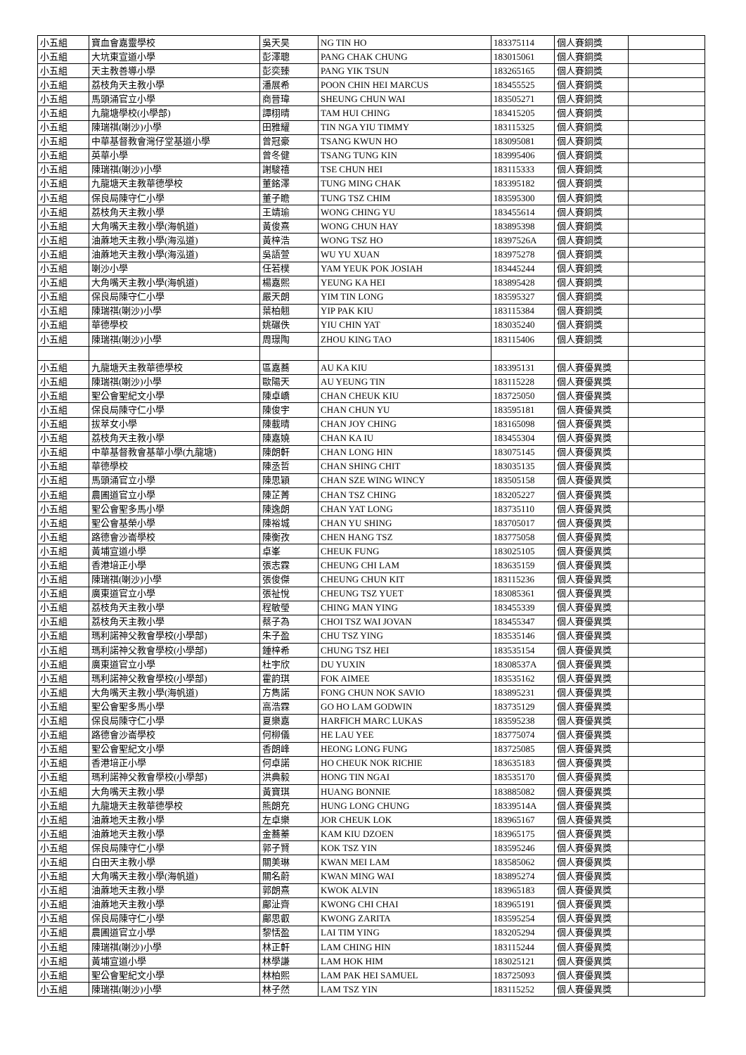| 小五組 | 寶血會嘉靈學校 | 吳天昊 | NG TIN HO | 183375114 | 個人賽銅獎 | |
| 小五組 | 大坑東宣道小學 | 彭澤聰 | PANG CHAK CHUNG | 183015061 | 個人賽銅獎 | |
| 小五組 | 天主教善導小學 | 彭奕臻 | PANG YIK TSUN | 183265165 | 個人賽銅獎 | |
| 小五組 | 荔枝角天主教小學 | 潘展希 | POON CHIN HEI MARCUS | 183455525 | 個人賽銅獎 | |
| 小五組 | 馬頭涌官立小學 | 商晉瑋 | SHEUNG CHUN WAI | 183505271 | 個人賽銅獎 | |
| 小五組 | 九龍塘學校(小學部) | 譚栩晴 | TAM HUI CHING | 183415205 | 個人賽銅獎 | |
| 小五組 | 陳瑞祺(喇沙)小學 | 田雅耀 | TIN NGA YIU TIMMY | 183115325 | 個人賽銅獎 | |
| 小五組 | 中華基督教會灣仔堂基道小學 | 曾冠豪 | TSANG KWUN HO | 183095081 | 個人賽銅獎 | |
| 小五組 | 英華小學 | 曾冬健 | TSANG TUNG KIN | 183995406 | 個人賽銅獎 | |
| 小五組 | 陳瑞祺(喇沙)小學 | 謝駿禧 | TSE CHUN HEI | 183115333 | 個人賽銅獎 | |
| 小五組 | 九龍塘天主教華德學校 | 董銘澤 | TUNG MING CHAK | 183395182 | 個人賽銅獎 | |
| 小五組 | 保良局陳守仁小學 | 董子瞻 | TUNG TSZ CHIM | 183595300 | 個人賽銅獎 | |
| 小五組 | 荔枝角天主教小學 | 王靖瑜 | WONG CHING YU | 183455614 | 個人賽銅獎 | |
| 小五組 | 大角嘴天主教小學(海帆道) | 黃俊熹 | WONG CHUN HAY | 183895398 | 個人賽銅獎 | |
| 小五組 | 油蔴地天主教小學(海泓道) | 黃梓浩 | WONG TSZ HO | 18397526A | 個人賽銅獎 | |
| 小五組 | 油蔴地天主教小學(海泓道) | 吳語萱 | WU YU XUAN | 183975278 | 個人賽銅獎 | |
| 小五組 | 喇沙小學 | 任若樸 | YAM YEUK POK JOSIAH | 183445244 | 個人賽銅獎 | |
| 小五組 | 大角嘴天主教小學(海帆道) | 楊嘉熙 | YEUNG KA HEI | 183895428 | 個人賽銅獎 | |
| 小五組 | 保良局陳守仁小學 | 嚴天朗 | YIM TIN LONG | 183595327 | 個人賽銅獎 | |
| 小五組 | 陳瑞祺(喇沙)小學 | 葉柏翹 | YIP PAK KIU | 183115384 | 個人賽銅獎 | |
| 小五組 | 華德學校 | 姚碾佚 | YIU CHIN YAT | 183035240 | 個人賽銅獎 | |
| 小五組 | 陳瑞祺(喇沙)小學 | 周璟陶 | ZHOU KING TAO | 183115406 | 個人賽銅獎 | |
| 小五組 | 九龍塘天主教華德學校 | 區嘉蕎 | AU KA KIU | 183395131 | 個人賽優異獎 | |
| 小五組 | 陳瑞祺(喇沙)小學 | 歐陽天 | AU YEUNG TIN | 183115228 | 個人賽優異獎 | |
| 小五組 | 聖公會聖紀文小學 | 陳卓嶠 | CHAN CHEUK KIU | 183725050 | 個人賽優異獎 | |
| 小五組 | 保良局陳守仁小學 | 陳俊宇 | CHAN CHUN YU | 183595181 | 個人賽優異獎 | |
| 小五組 | 拔萃女小學 | 陳載晴 | CHAN JOY CHING | 183165098 | 個人賽優異獎 | |
| 小五組 | 荔枝角天主教小學 | 陳嘉嬈 | CHAN KA IU | 183455304 | 個人賽優異獎 | |
| 小五組 | 中華基督教會基華小學(九龍塘) | 陳朗軒 | CHAN LONG HIN | 183075145 | 個人賽優異獎 | |
| 小五組 | 華德學校 | 陳丞哲 | CHAN SHING CHIT | 183035135 | 個人賽優異獎 | |
| 小五組 | 馬頭涌官立小學 | 陳思穎 | CHAN SZE WING WINCY | 183505158 | 個人賽優異獎 | |
| 小五組 | 農圃道官立小學 | 陳芷菁 | CHAN TSZ CHING | 183205227 | 個人賽優異獎 | |
| 小五組 | 聖公會聖多馬小學 | 陳逸朗 | CHAN YAT LONG | 183735110 | 個人賽優異獎 | |
| 小五組 | 聖公會基榮小學 | 陳裕城 | CHAN YU SHING | 183705017 | 個人賽優異獎 | |
| 小五組 | 路德會沙崙學校 | 陳衡孜 | CHEN HANG TSZ | 183775058 | 個人賽優異獎 | |
| 小五組 | 黃埔宣道小學 | 卓峯 | CHEUK FUNG | 183025105 | 個人賽優異獎 | |
| 小五組 | 香港培正小學 | 張志霖 | CHEUNG CHI LAM | 183635159 | 個人賽優異獎 | |
| 小五組 | 陳瑞祺(喇沙)小學 | 張俊傑 | CHEUNG CHUN KIT | 183115236 | 個人賽優異獎 | |
| 小五組 | 廣東道官立小學 | 張祉悅 | CHEUNG TSZ YUET | 183085361 | 個人賽優異獎 | |
| 小五組 | 荔枝角天主教小學 | 程敏瑩 | CHING MAN YING | 183455339 | 個人賽優異獎 | |
| 小五組 | 荔枝角天主教小學 | 蔡子為 | CHOI TSZ WAI JOVAN | 183455347 | 個人賽優異獎 | |
| 小五組 | 瑪利諾神父教會學校(小學部) | 朱子盈 | CHU TSZ YING | 183535146 | 個人賽優異獎 | |
| 小五組 | 瑪利諾神父教會學校(小學部) | 鍾梓希 | CHUNG TSZ HEI | 183535154 | 個人賽優異獎 | |
| 小五組 | 廣東道官立小學 | 杜宇欣 | DU YUXIN | 18308537A | 個人賽優異獎 | |
| 小五組 | 瑪利諾神父教會學校(小學部) | 霍韵琪 | FOK AIMEE | 183535162 | 個人賽優異獎 | |
| 小五組 | 大角嘴天主教小學(海帆道) | 方雋諾 | FONG CHUN NOK SAVIO | 183895231 | 個人賽優異獎 | |
| 小五組 | 聖公會聖多馬小學 | 高浩霖 | GO HO LAM GODWIN | 183735129 | 個人賽優異獎 | |
| 小五組 | 保良局陳守仁小學 | 夏樂嘉 | HARFICH MARC LUKAS | 183595238 | 個人賽優異獎 | |
| 小五組 | 路德會沙崙學校 | 何柳儀 | HE LAU YEE | 183775074 | 個人賽優異獎 | |
| 小五組 | 聖公會聖紀文小學 | 香朗峰 | HEONG LONG FUNG | 183725085 | 個人賽優異獎 | |
| 小五組 | 香港培正小學 | 何卓諾 | HO CHEUK NOK RICHIE | 183635183 | 個人賽優異獎 | |
| 小五組 | 瑪利諾神父教會學校(小學部) | 洪典毅 | HONG TIN NGAI | 183535170 | 個人賽優異獎 | |
| 小五組 | 大角嘴天主教小學 | 黃寶琪 | HUANG BONNIE | 183885082 | 個人賽優異獎 | |
| 小五組 | 九龍塘天主教華德學校 | 熊朗充 | HUNG LONG CHUNG | 18339514A | 個人賽優異獎 | |
| 小五組 | 油蔴地天主教小學 | 左卓樂 | JOR CHEUK LOK | 183965167 | 個人賽優異獎 | |
| 小五組 | 油蔴地天主教小學 | 金蕎蓁 | KAM KIU DZOEN | 183965175 | 個人賽優異獎 | |
| 小五組 | 保良局陳守仁小學 | 郭子賢 | KOK TSZ YIN | 183595246 | 個人賽優異獎 | |
| 小五組 | 白田天主教小學 | 關美琳 | KWAN MEI LAM | 183585062 | 個人賽優異獎 | |
| 小五組 | 大角嘴天主教小學(海帆道) | 關名蔚 | KWAN MING WAI | 183895274 | 個人賽優異獎 | |
| 小五組 | 油蔴地天主教小學 | 郭朗熹 | KWOK ALVIN | 183965183 | 個人賽優異獎 | |
| 小五組 | 油蔴地天主教小學 | 鄺沚齊 | KWONG CHI CHAI | 183965191 | 個人賽優異獎 | |
| 小五組 | 保良局陳守仁小學 | 鄺思叡 | KWONG ZARITA | 183595254 | 個人賽優異獎 | |
| 小五組 | 農圃道官立小學 | 黎恬盈 | LAI TIM YING | 183205294 | 個人賽優異獎 | |
| 小五組 | 陳瑞祺(喇沙)小學 | 林正軒 | LAM CHING HIN | 183115244 | 個人賽優異獎 | |
| 小五組 | 黃埔宣道小學 | 林學謙 | LAM HOK HIM | 183025121 | 個人賽優異獎 | |
| 小五組 | 聖公會聖紀文小學 | 林柏熙 | LAM PAK HEI SAMUEL | 183725093 | 個人賽優異獎 | |
| 小五組 | 陳瑞祺(喇沙)小學 | 林子然 | LAM TSZ YIN | 183115252 | 個人賽優異獎 | |